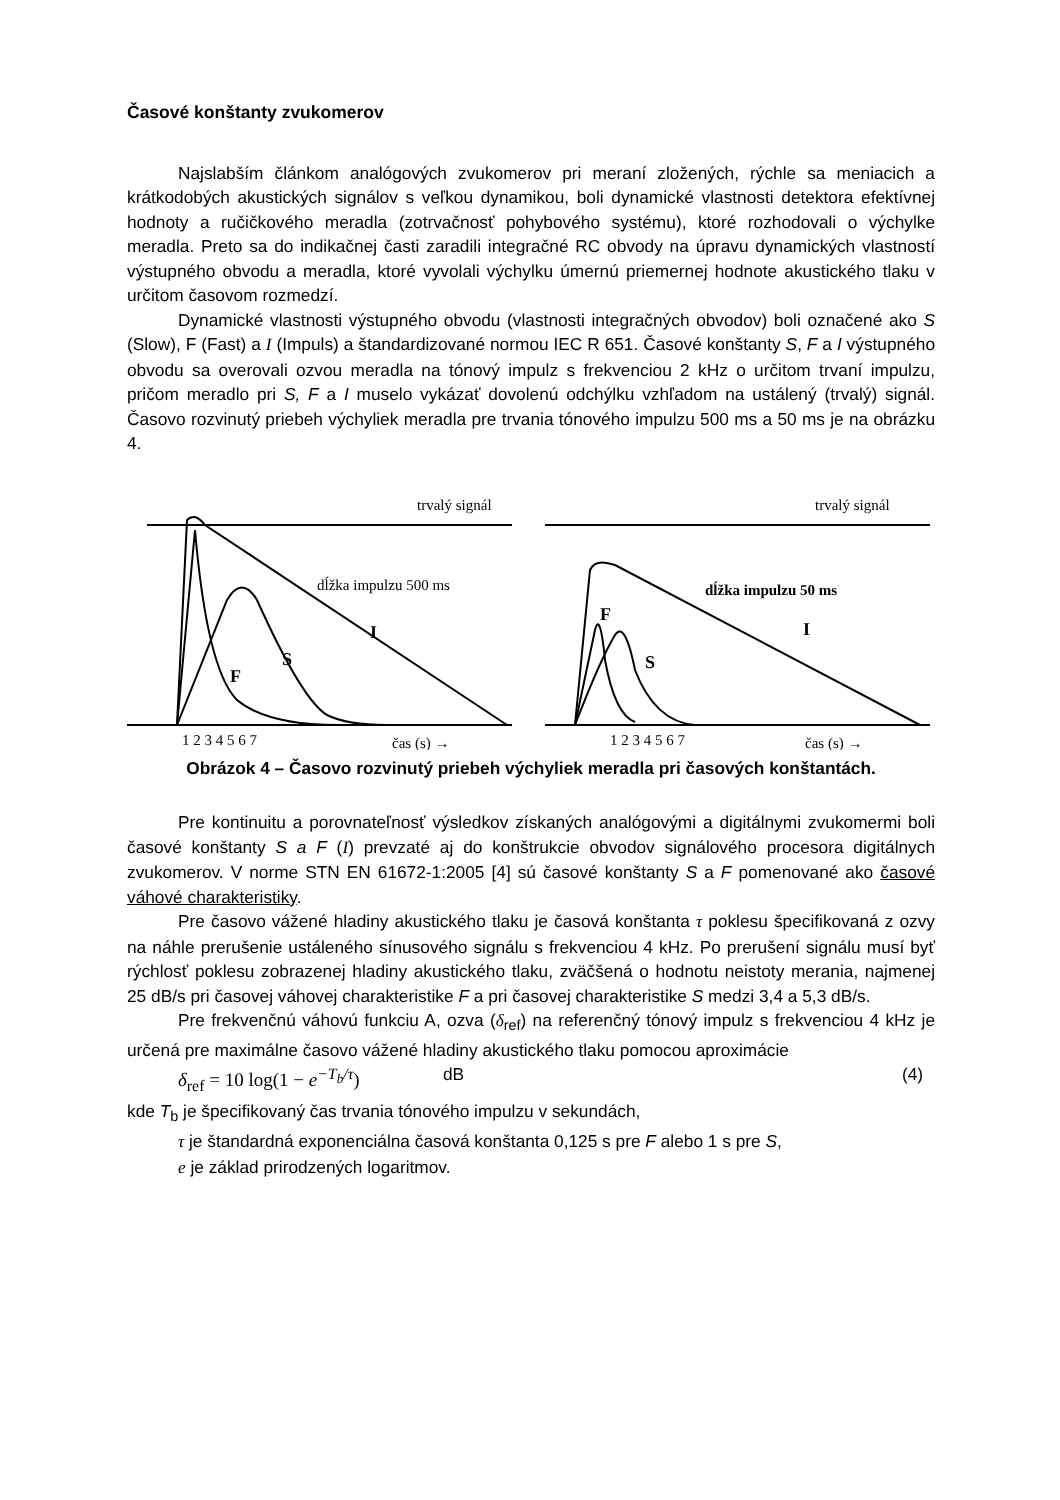Časové konštanty zvukomerov
Najslabším článkom analógových zvukomerov pri meraní zložených, rýchle sa meniacich a krátkodobých akustických signálov s veľkou dynamikou, boli dynamické vlastnosti detektora efektívnej hodnoty a ručičkového meradla (zotrvačnosť pohybového systému), ktoré rozhodovali o výchylke meradla. Preto sa do indikačnej časti zaradili integračné RC obvody na úpravu dynamických vlastností výstupného obvodu a meradla, ktoré vyvolali výchylku úmernú priemernej hodnote akustického tlaku v určitom časovom rozmedzí.
Dynamické vlastnosti výstupného obvodu (vlastnosti integračných obvodov) boli označené ako S (Slow), F (Fast) a I (Impuls) a štandardizované normou IEC R 651. Časové konštanty S, F a I výstupného obvodu sa overovali ozvou meradla na tónový impulz s frekvenciou 2 kHz o určitom trvaní impulzu, pričom meradlo pri S, F a I muselo vykázať dovolenú odchýlku vzhľadom na ustálený (trvalý) signál. Časovo rozvinutý priebeh výchyliek meradla pre trvania tónového impulzu 500 ms a 50 ms je na obrázku 4.
trvalý signál
dĺžka impulzu 500 ms
I
S
F
1 2 3 4 5 6 7
čas (s) →
trvalý signál
dĺžka impulzu 50 ms
F
I
S
1 2 3 4 5 6 7
čas (s) →
Obrázok 4 – Časovo rozvinutý priebeh výchyliek meradla pri časových konštantách.
Pre kontinuitu a porovnateľnosť výsledkov získaných analógovými a digitálnymi zvukomermi boli časové konštanty S a F (I) prevzaté aj do konštrukcie obvodov signálového procesora digitálnych zvukomerov. V norme STN EN 61672-1:2005 [4] sú časové konštanty S a F pomenované ako časové váhové charakteristiky.
Pre časovo vážené hladiny akustického tlaku je časová konštanta τ poklesu špecifikovaná z ozvy na náhle prerušenie ustáleného sínusového signálu s frekvenciou 4 kHz. Po prerušení signálu musí byť rýchlosť poklesu zobrazenej hladiny akustického tlaku, zväčšená o hodnotu neistoty merania, najmenej 25 dB/s pri časovej váhovej charakteristike F a pri časovej charakteristike S medzi 3,4 a 5,3 dB/s.
Pre frekvenčnú váhovú funkciu A, ozva (δ<sub>ref</sub>) na referenčný tónový impulz s frekvenciou 4 kHz je určená pre maximálne časovo vážené hladiny akustického tlaku pomocou aproximácie
δ<sub>ref</sub> = 10 log(1 − e<sup>−T<sub>b</sub>/τ</sup>) dB (4)
kde T<sub>b</sub> je špecifikovaný čas trvania tónového impulzu v sekundách,
τ je štandardná exponenciálna časová konštanta 0,125 s pre F alebo 1 s pre S,
e je základ prirodzených logaritmov.